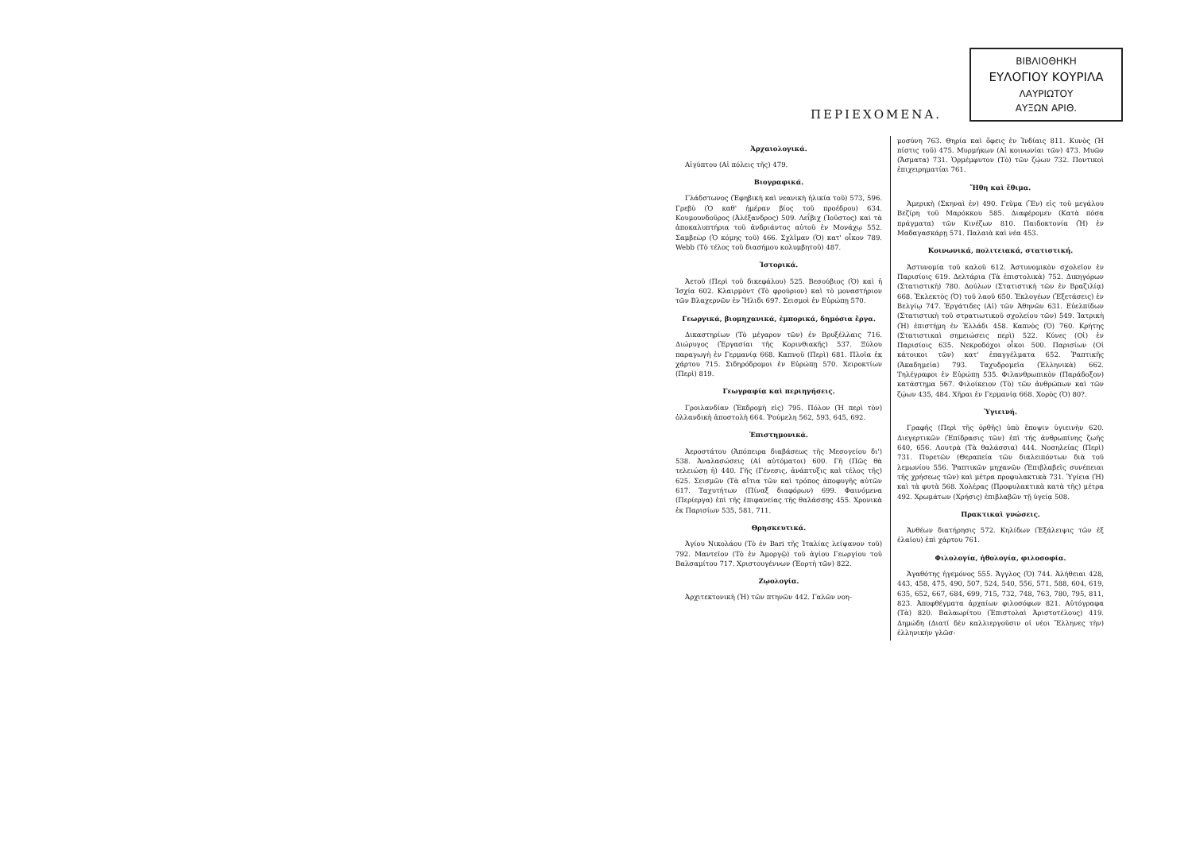ΒΙΒΛΙΟΘΗΚΗ
ΕΥΛΟΓΙΟΥ ΚΟΥΡΙΛΑ
ΛΑΥΡΙΩΤΟΥ
ΑΥΞΩΝ ΑΡΙΘ.
ΠΕΡΙΕΧΟΜΕΝΑ.
Ἀρχαιολογικά.
Αἰγύπτου (Αἱ πόλεις τῆς) 479.
Βιογραφικά.
Γλάδστωνος (Ἐφηβικὴ καὶ νεανικὴ ἡλικία τοῦ) 573, 596. Γρεβὺ (Ὁ καθ' ἡμέραν βίος τοῦ προέδρου) 634. Κουμουνδοῦρος (Ἀλέξανδρος) 509. Λεΐβιχ (Ἰοῦστος) καὶ τὰ ἀποκαλυπτήρια τοῦ ἀνδριάντος αὐτοῦ ἐν Μονάχῳ 552. Σαμβεὼρ (Ὁ κόμης τοῦ) 466. Σχλῖμαν (Ὁ) κατ' οἶκον 789. Webb (Τὸ τέλος τοῦ διασήμου κολυμβητοῦ) 487.
Ἱστορικά.
Ἀετοῦ (Περὶ τοῦ δικεφάλου) 525. Βεσούβιος (Ὁ) καὶ ἡ Ἰσχία 602. Κλαιρμὸντ (Τὸ φρούριον) καὶ τὸ μοναστήριον τῶν Βλαχερνῶν ἐν Ἤλιδι 697. Σεισμοὶ ἐν Εὐρώπῃ 570.
Γεωργικά, βιομηχανικά, ἐμπορικά, δημόσια ἔργα.
Δικαστηρίων (Τὸ μέγαρον τῶν) ἐν Βρυξέλλαις 716. Διώρυγος (Ἐργασίαι τῆς Κορινθιακῆς) 537. Ξύλου παραγωγὴ ἐν Γερμανίᾳ 668. Καπνοῦ (Περὶ) 681. Πλοῖα ἐκ χάρτου 715. Σιδηρόδρομοι ἐν Εὐρώπῃ 570. Χειροκτίων (Περὶ) 819.
Γεωγραφία καὶ περιηγήσεις.
Γροιλανδίαν (Ἐκδρομὴ εἰς) 795. Πόλον (Ἡ περὶ τὸν) ὁλλανδικὴ ἀποστολὴ 664. Ῥούμελη 562, 593, 645, 692.
Ἐπιστημονικά.
Ἀεροστάτου (Ἀπόπειρα διαβάσεως τῆς Μεσογείου δι') 538. Ἀναλασώσεις (Αἱ αὐτόματοι) 600. Γῆ (Πῶς θὰ τελειώσῃ ἡ) 440. Γῆς (Γένεσις, ἀνάπτυξις καὶ τέλος τῆς) 625. Σεισμῶν (Τὰ αἴτια τῶν καὶ τρόπος ἀποφυγῆς αὐτῶν 617. Ταχυτήτων (Πίναξ διαφόρων) 699. Φαινόμενα (Περίεργα) ἐπὶ τῆς ἐπιφανείας τῆς θαλάσσης 455. Χρονικὰ ἐκ Παρισίων 535, 581, 711.
Θρησκευτικά.
Ἁγίου Νικολάου (Τὸ ἐν Bari τῆς Ἰταλίας λείψανον τοῦ) 792. Μαντεῖον (Τὸ ἐν Ἀμοργῷ) τοῦ ἁγίου Γεωργίου τοῦ Βαλσαμίτου 717. Χριστουγέννων (Ἑορτὴ τῶν) 822.
Ζῳολογία.
Ἀρχιτεκτονικὴ (Ἡ) τῶν πτηνῶν 442. Γαλῶν νοη-
μοσύνη 763. Θηρία καὶ ὄφεις ἐν Ἰνδίαις 811. Κυνὸς (Ἡ πίστις τοῦ) 475. Μυρμήκων (Αἱ κοινωνίαι τῶν) 473. Μυῶν (Ἄσματα) 731. Ὁρμέμφυτον (Τὸ) τῶν ζῴων 732. Ποντικοὶ ἐπιχειρηματίαι 761.
Ἤθη καὶ ἔθιμα.
Ἀμερικὴ (Σκηναὶ ἐν) 490. Γεῦμα (Ἓν) εἰς τοῦ μεγάλου Βεζίρη τοῦ Μαρόκκου 585. Διαφέρομεν (Κατὰ πόσα πράγματα) τῶν Κινέζων 810. Παιδοκτονία (Ἡ) ἐν Μαδαγασκάρῃ 571. Παλαιὰ καὶ νέα 453.
Κοινωνικά, πολιτειακά, στατιστική.
Ἀστυνομία τοῦ καλοῦ 612. Ἀστυνομικὸν σχολεῖον ἐν Παρισίοις 619. Δελτάρια (Τὰ ἐπιστολικὰ) 752. Δικηγόρων (Στατιστικὴ) 780. Δούλων (Στατιστικὴ τῶν ἐν Βραζιλίᾳ) 668. Ἐκλεκτὸς (Ὁ) τοῦ λαοῦ 650. Ἐκλογέων (Ἐξετάσεις) ἐν Βελγίῳ 747. Ἐργάτιδες (Αἱ) τῶν Ἀθηνῶν 631. Εὐελπίδων (Στατιστικὴ τοῦ στρατιωτικοῦ σχολείου τῶν) 549. Ἰατρικὴ (Ἡ) ἐπιστήμη ἐν Ἑλλάδι 458. Καπνὸς (Ὁ) 760. Κρήτης (Στατιστικαὶ σημειώσεις περὶ) 522. Κύνες (Οἱ) ἐν Παρισίοις 635. Νεκροδόχοι οἶκοι 500. Παρισίων (Οἱ κάτοικοι τῶν) κατ' ἐπαγγέλματα 652. Ῥαπτικῆς (Ἀκαδημεία) 793. Ταχυδρομεῖα (Ἑλληνικὰ) 662. Τηλέγραφοι ἐν Εὐρώπῃ 535. Φιλανθρωπικὸν (Παράδοξον) κατάστημα 567. Φιλοίκειον (Τὸ) τῶν ἀνθρώπων καὶ τῶν ζῴων 435, 484. Χῆραι ἐν Γερμανίᾳ 668. Χορὸς (Ὁ) 80?.
Ὑγιεινή.
Γραφῆς (Περὶ τῆς ὀρθῆς) ὑπὸ ἔποψιν ὑγιεινὴν 620. Διεγερτικῶν (Ἐπίδρασις τῶν) ἐπὶ τῆς ἀνθρωπίνης ζωῆς 640, 656. Λουτρὰ (Τὰ θαλάσσια) 444. Νοσηλείας (Περὶ) 731. Πυρετῶν (Θεραπεία τῶν διαλειπόντων διὰ τοῦ λεμωνίου 556. Ῥαπτικῶν μηχανῶν (Ἐπιβλαβεῖς συνέπειαι τῆς χρήσεως τῶν) καὶ μέτρα προφυλακτικὰ 731. Ὑγίεια (Ἡ) καὶ τὰ φυτὰ 568. Χολέρας (Προφυλακτικὰ κατὰ τῆς) μέτρα 492. Χρωμάτων (Χρήσις) ἐπιβλαβῶν τῇ ὑγείᾳ 508.
Πρακτικαὶ γνώσεις.
Ἀνθέων διατήρησις 572. Κηλίδων (Ἐξάλειψις τῶν ἐξ ἐλαίου) ἐπὶ χάρτου 761.
Φιλολογία, ἠθολογία, φιλοσοφία.
Ἀγαθότης ἡγεμόνος 555. Ἄγγλος (Ὁ) 744. Ἀλήθειαι 428, 443, 458, 475, 490, 507, 524, 540, 556, 571, 588, 604, 619, 635, 652, 667, 684, 699, 715, 732, 748, 763, 780, 795, 811, 823. Ἀποφθέγματα ἀρχαίων φιλοσόφων 821. Αὐτόγραφα (Τὰ) 820. Βαλαωρίτου (Ἐπιστολαὶ Ἀριστοτέλους) 419. Δημώδη (Διατί δὲν καλλιεργοῦσιν οἱ νέοι Ἕλληνες τὴν) ἑλληνικὴν γλῶσ-